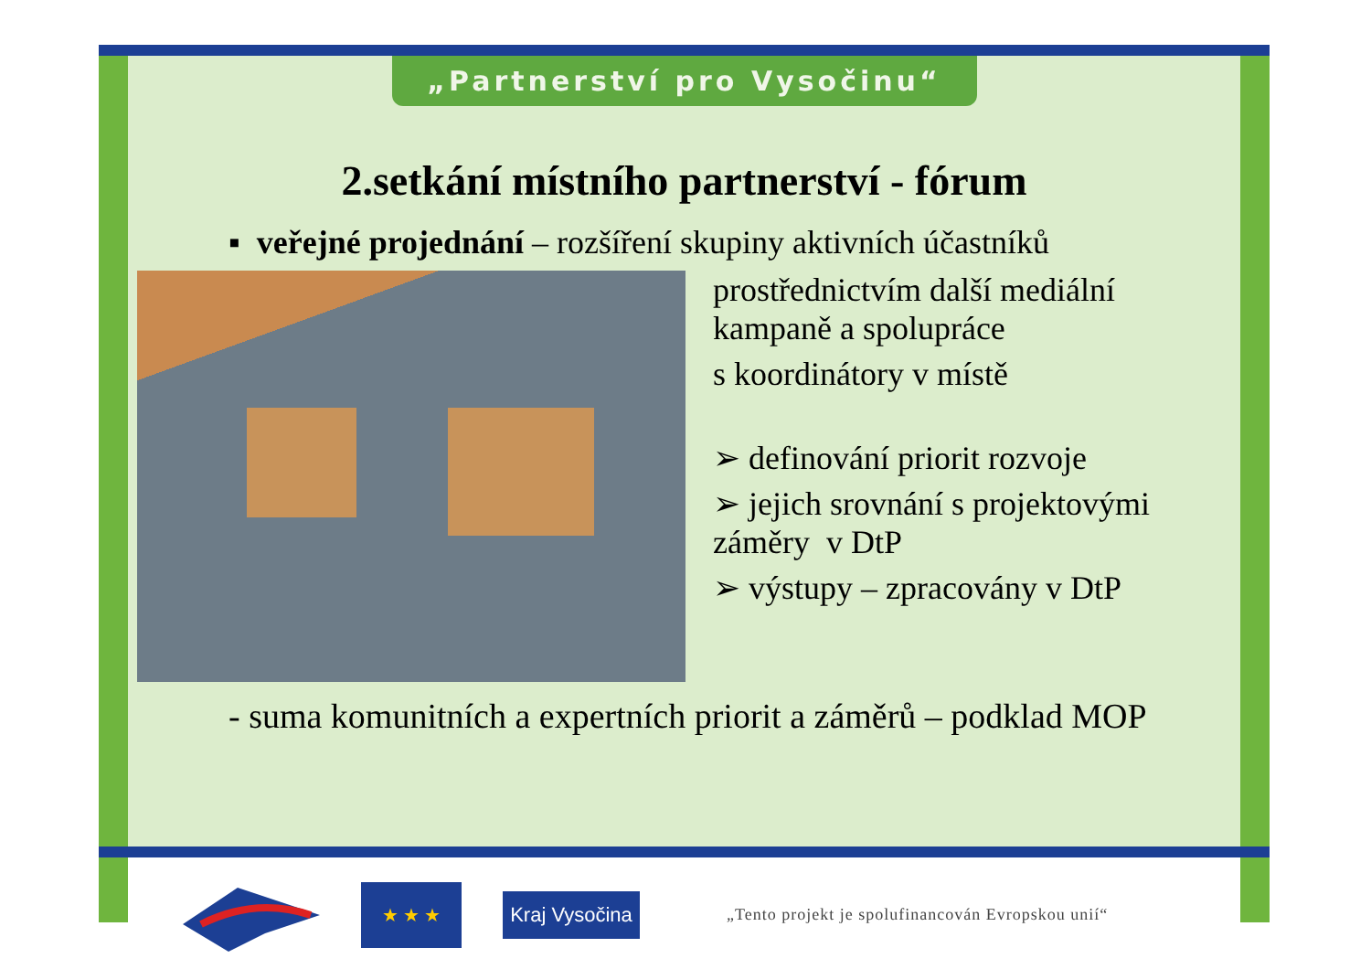„Partnerství pro Vysočinu“
2.setkání místního partnerství - fórum
▪ veřejné projednání – rozšíření skupiny aktivních účastníků
prostřednictvím další mediální
kampaně a spolupráce
s koordinátory v místě
➢ definování priorit rozvoje
➢ jejich srovnání s projektovými
záměry v DtP
➢ výstupy – zpracovány v DtP
- suma komunitních a expertních priorit a záměrů – podklad MOP
★ ★ ★
Kraj Vysočina
„Tento projekt je spolufinancován Evropskou unií“